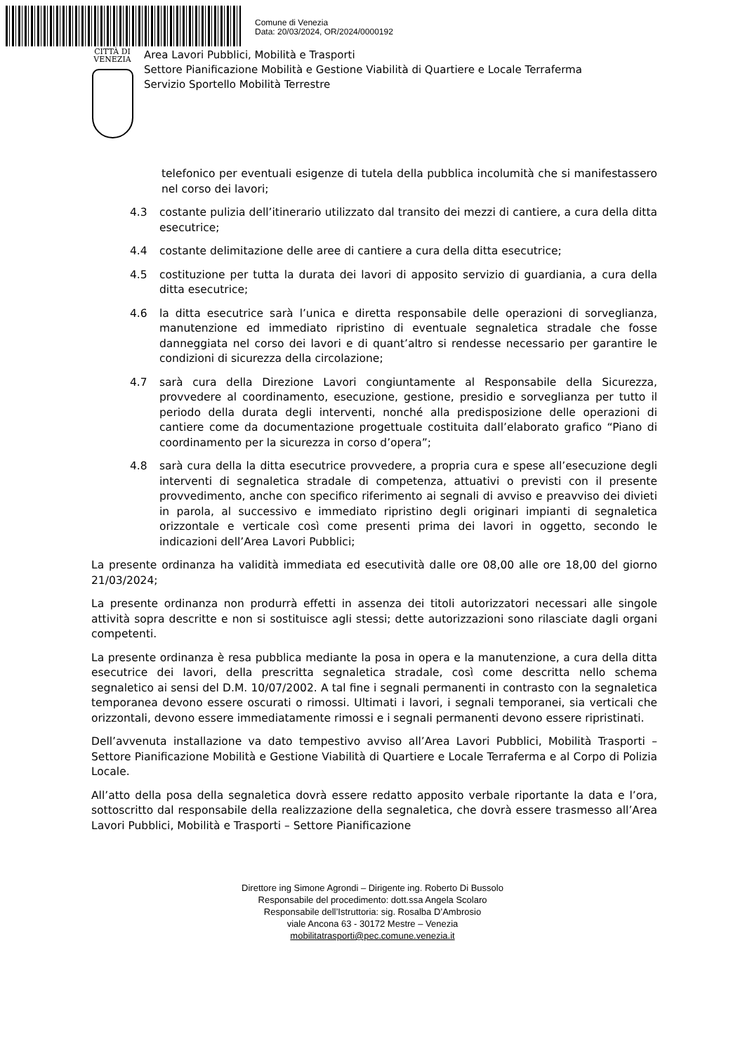Comune di Venezia
Data: 20/03/2024, OR/2024/0000192
CITTÀ DI
VENEZIA
Area Lavori Pubblici, Mobilità e Trasporti
Settore Pianificazione Mobilità e Gestione Viabilità di Quartiere e Locale Terraferma
Servizio Sportello Mobilità Terrestre
telefonico per eventuali esigenze di tutela della pubblica incolumità che si manifestassero nel corso dei lavori;
4.3 costante pulizia dell’itinerario utilizzato dal transito dei mezzi di cantiere, a cura della ditta esecutrice;
4.4 costante delimitazione delle aree di cantiere a cura della ditta esecutrice;
4.5 costituzione per tutta la durata dei lavori di apposito servizio di guardiania, a cura della ditta esecutrice;
4.6 la ditta esecutrice sarà l’unica e diretta responsabile delle operazioni di sorveglianza, manutenzione ed immediato ripristino di eventuale segnaletica stradale che fosse danneggiata nel corso dei lavori e di quant’altro si rendesse necessario per garantire le condizioni di sicurezza della circolazione;
4.7 sarà cura della Direzione Lavori congiuntamente al Responsabile della Sicurezza, provvedere al coordinamento, esecuzione, gestione, presidio e sorveglianza per tutto il periodo della durata degli interventi, nonché alla predisposizione delle operazioni di cantiere come da documentazione progettuale costituita dall’elaborato grafico “Piano di coordinamento per la sicurezza in corso d’opera”;
4.8 sarà cura della la ditta esecutrice provvedere, a propria cura e spese all’esecuzione degli interventi di segnaletica stradale di competenza, attuativi o previsti con il presente provvedimento, anche con specifico riferimento ai segnali di avviso e preavviso dei divieti in parola, al successivo e immediato ripristino degli originari impianti di segnaletica orizzontale e verticale così come presenti prima dei lavori in oggetto, secondo le indicazioni dell’Area Lavori Pubblici;
La presente ordinanza ha validità immediata ed esecutività dalle ore 08,00 alle ore 18,00 del giorno 21/03/2024;
La presente ordinanza non produrrà effetti in assenza dei titoli autorizzatori necessari alle singole attività sopra descritte e non si sostituisce agli stessi; dette autorizzazioni sono rilasciate dagli organi competenti.
La presente ordinanza è resa pubblica mediante la posa in opera e la manutenzione, a cura della ditta esecutrice dei lavori, della prescritta segnaletica stradale, così come descritta nello schema segnaletico ai sensi del D.M. 10/07/2002. A tal fine i segnali permanenti in contrasto con la segnaletica temporanea devono essere oscurati o rimossi. Ultimati i lavori, i segnali temporanei, sia verticali che orizzontali, devono essere immediatamente rimossi e i segnali permanenti devono essere ripristinati.
Dell’avvenuta installazione va dato tempestivo avviso all’Area Lavori Pubblici, Mobilità Trasporti – Settore Pianificazione Mobilità e Gestione Viabilità di Quartiere e Locale Terraferma e al Corpo di Polizia Locale.
All’atto della posa della segnaletica dovrà essere redatto apposito verbale riportante la data e l’ora, sottoscritto dal responsabile della realizzazione della segnaletica, che dovrà essere trasmesso all’Area Lavori Pubblici, Mobilità e Trasporti – Settore Pianificazione
Direttore ing Simone Agrondi – Dirigente ing. Roberto Di Bussolo
Responsabile del procedimento: dott.ssa Angela Scolaro
Responsabile dell’Istruttoria: sig. Rosalba D’Ambrosio
viale Ancona 63 - 30172 Mestre – Venezia
mobilitatrasporti@pec.comune.venezia.it